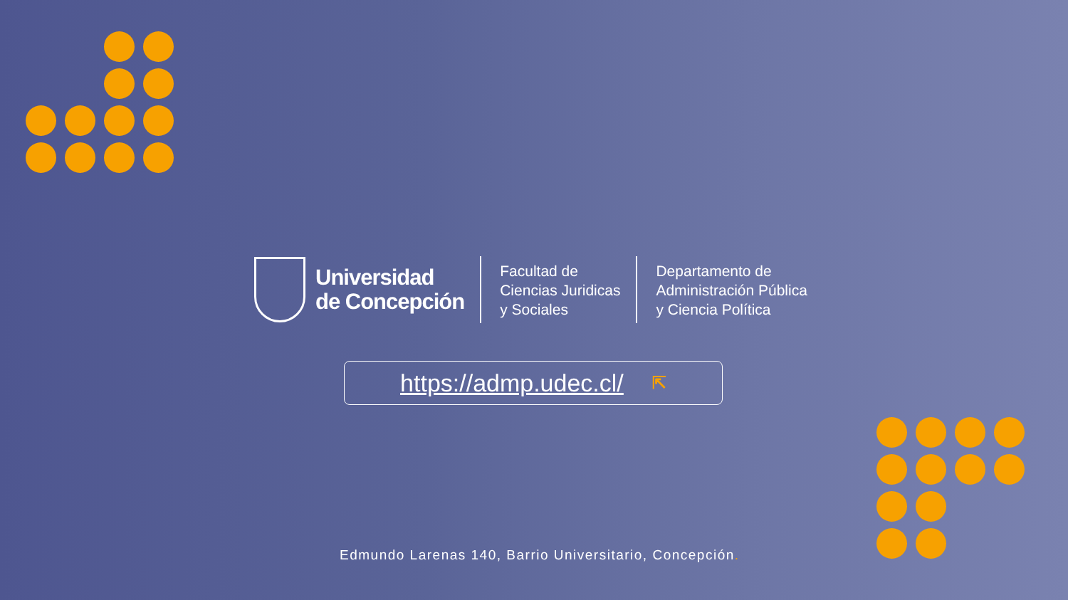Universidad
de Concepción
Facultad de
Ciencias Juridicas
y Sociales
Departamento de
Administración Pública
y Ciencia Política
https://admp.udec.cl/ ⇱
Edmundo Larenas 140, Barrio Universitario, Concepción.